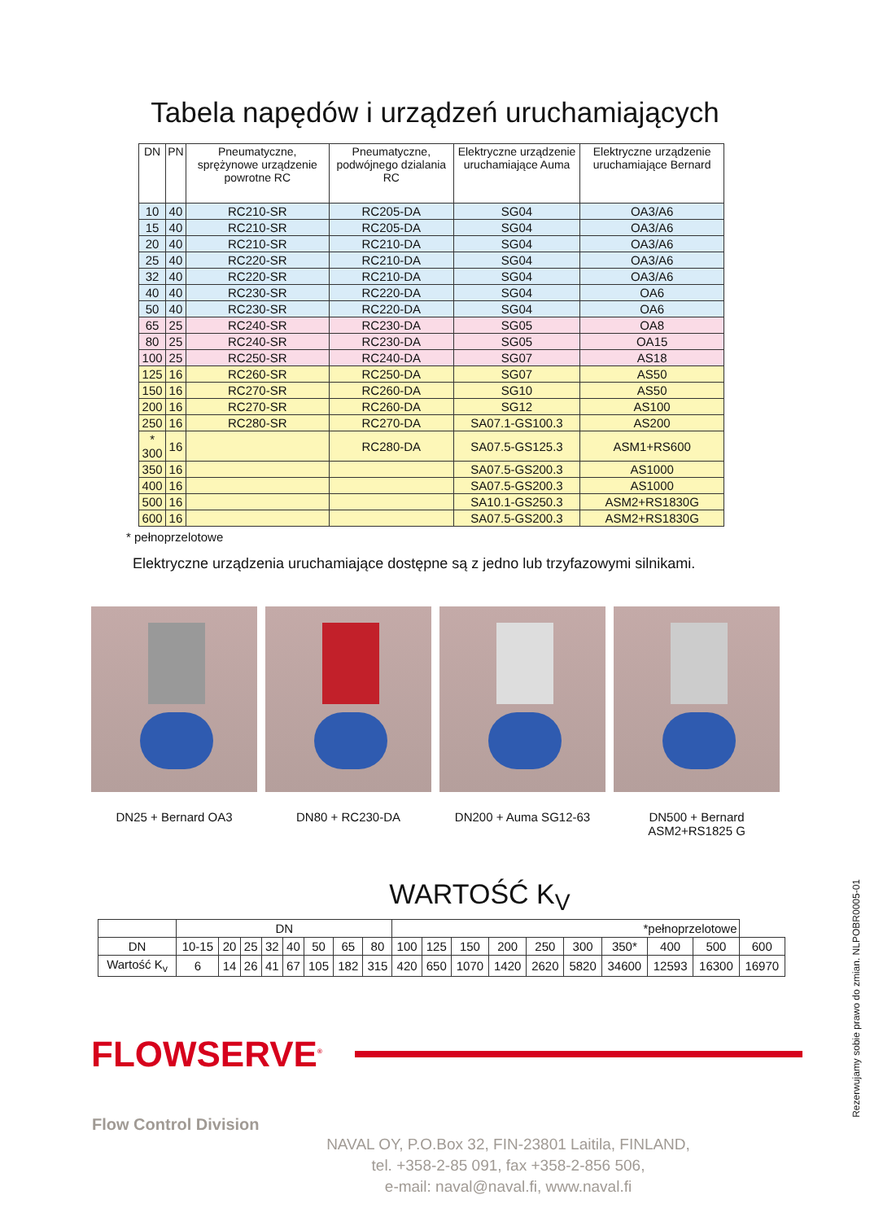Tabela napędów i urządzeń uruchamiających
| DN | PN | Pneumatyczne, sprężynowe urządzenie powrotne RC | Pneumatyczne, podwójnego dzialania RC | Elektryczne urządzenie uruchamiające Auma | Elektryczne urządzenie uruchamiające Bernard |
| --- | --- | --- | --- | --- | --- |
| 10 | 40 | RC210-SR | RC205-DA | SG04 | OA3/A6 |
| 15 | 40 | RC210-SR | RC205-DA | SG04 | OA3/A6 |
| 20 | 40 | RC210-SR | RC210-DA | SG04 | OA3/A6 |
| 25 | 40 | RC220-SR | RC210-DA | SG04 | OA3/A6 |
| 32 | 40 | RC220-SR | RC210-DA | SG04 | OA3/A6 |
| 40 | 40 | RC230-SR | RC220-DA | SG04 | OA6 |
| 50 | 40 | RC230-SR | RC220-DA | SG04 | OA6 |
| 65 | 25 | RC240-SR | RC230-DA | SG05 | OA8 |
| 80 | 25 | RC240-SR | RC230-DA | SG05 | OA15 |
| 100 | 25 | RC250-SR | RC240-DA | SG07 | AS18 |
| 125 | 16 | RC260-SR | RC250-DA | SG07 | AS50 |
| 150 | 16 | RC270-SR | RC260-DA | SG10 | AS50 |
| 200 | 16 | RC270-SR | RC260-DA | SG12 | AS100 |
| 250 | 16 | RC280-SR | RC270-DA | SA07.1-GS100.3 | AS200 |
| * 300 | 16 | | RC280-DA | SA07.5-GS125.3 | ASM1+RS600 |
| 350 | 16 | | | SA07.5-GS200.3 | AS1000 |
| 400 | 16 | | | SA07.5-GS200.3 | AS1000 |
| 500 | 16 | | | SA10.1-GS250.3 | ASM2+RS1830G |
| 600 | 16 | | | SA07.5-GS200.3 | ASM2+RS1830G |
* pełnoprzelotowe
Elektryczne urządzenia uruchamiające dostępne są z jedno lub trzyfazowymi silnikami.
DN25 + Bernard OA3 DN80 + RC230-DA DN200 + Auma SG12-63 DN500 + Bernard ASM2+RS1825 G
WARTOŚĆ K<sub>V</sub>
| | DN | | | | | | | | *pełnoprzelotowe | | | | | | | | | |
| DN | 10-15 | 20 | 25 | 32 | 40 | 50 | 65 | 80 | 100 | 125 | 150 | 200 | 250 | 300 | 350* | 400 | 500 | 600 |
| Wartość K<sub>v</sub> | 6 | 14 | 26 | 41 | 67 | 105 | 182 | 315 | 420 | 650 | 1070 | 1420 | 2620 | 5820 | 34600 | 12593 | 16300 | 16970 |
FLOWSERVE<sup>®</sup>
Flow Control Division
NAVAL OY, P.O.Box 32, FIN-23801 Laitila, FINLAND,
tel. +358-2-85 091, fax +358-2-856 506,
e-mail: naval@naval.fi, www.naval.fi
Rezerwujamy sobie prawo do zmian. NLPOBR0005-01